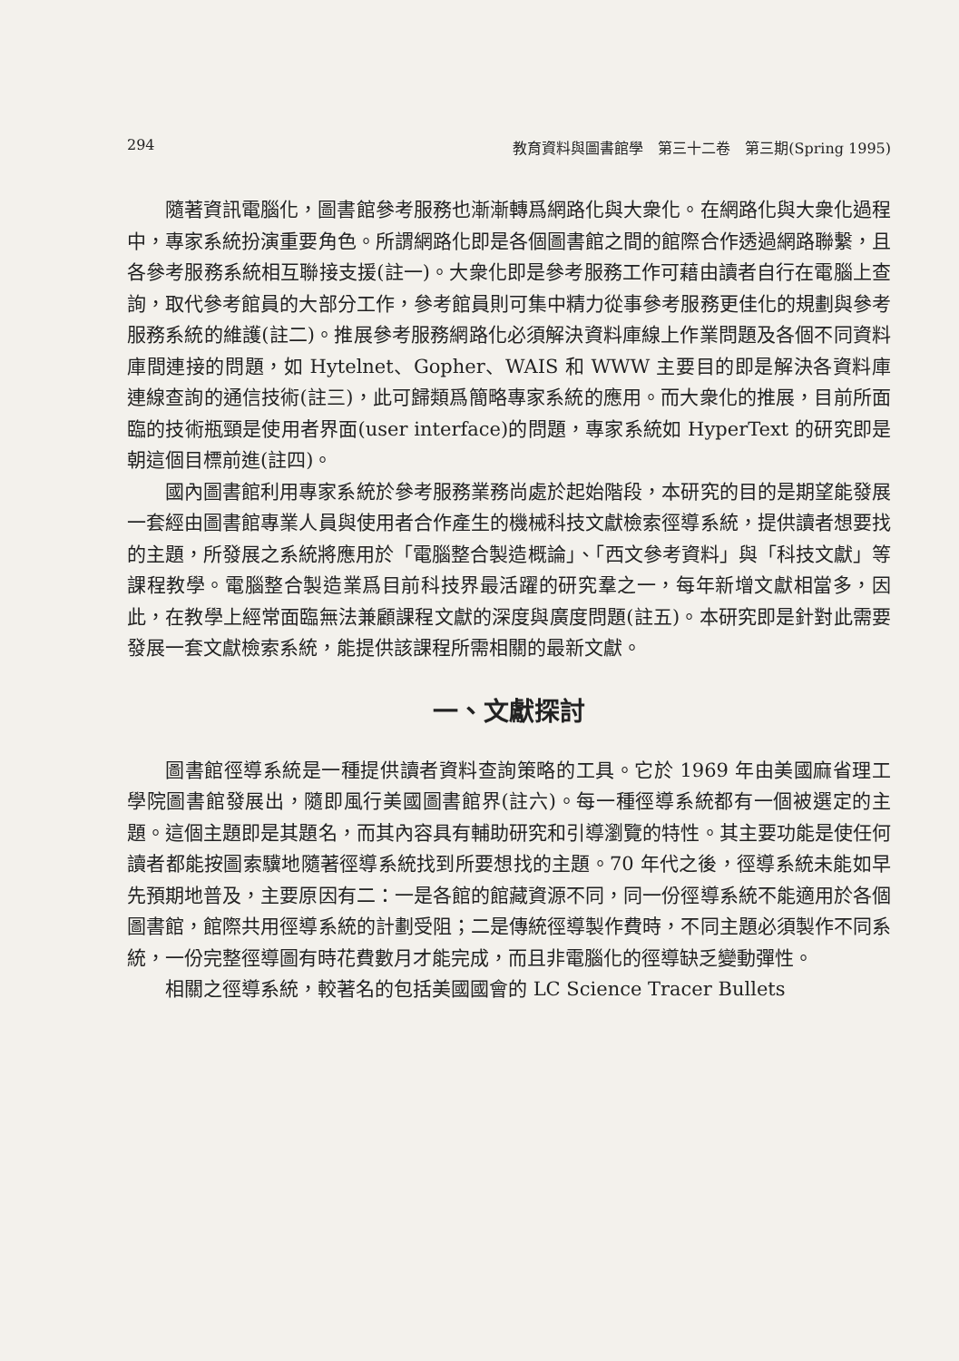294 教育資料與圖書館學　第三十二卷　第三期(Spring 1995)
隨著資訊電腦化，圖書館參考服務也漸漸轉爲網路化與大衆化。在網路化與大衆化過程中，專家系統扮演重要角色。所謂網路化即是各個圖書館之間的館際合作透過網路聯繫，且各參考服務系統相互聯接支援(註一)。大衆化即是參考服務工作可藉由讀者自行在電腦上查詢，取代參考館員的大部分工作，參考館員則可集中精力從事參考服務更佳化的規劃與參考服務系統的維護(註二)。推展參考服務網路化必須解決資料庫線上作業問題及各個不同資料庫間連接的問題，如 Hytelnet、Gopher、WAIS 和 WWW 主要目的即是解決各資料庫連線查詢的通信技術(註三)，此可歸類爲簡略專家系統的應用。而大衆化的推展，目前所面臨的技術瓶頸是使用者界面(user interface)的問題，專家系統如 HyperText 的研究即是朝這個目標前進(註四)。
國內圖書館利用專家系統於參考服務業務尚處於起始階段，本研究的目的是期望能發展一套經由圖書館專業人員與使用者合作產生的機械科技文獻檢索徑導系統，提供讀者想要找的主題，所發展之系統將應用於「電腦整合製造概論」、「西文參考資料」與「科技文獻」等課程教學。電腦整合製造業爲目前科技界最活躍的研究羣之一，每年新增文獻相當多，因此，在教學上經常面臨無法兼顧課程文獻的深度與廣度問題(註五)。本研究即是針對此需要發展一套文獻檢索系統，能提供該課程所需相關的最新文獻。
一、文獻探討
圖書館徑導系統是一種提供讀者資料查詢策略的工具。它於 1969 年由美國麻省理工學院圖書館發展出，隨即風行美國圖書館界(註六)。每一種徑導系統都有一個被選定的主題。這個主題即是其題名，而其內容具有輔助研究和引導瀏覽的特性。其主要功能是使任何讀者都能按圖索驥地隨著徑導系統找到所要想找的主題。70 年代之後，徑導系統未能如早先預期地普及，主要原因有二：一是各館的館藏資源不同，同一份徑導系統不能適用於各個圖書館，館際共用徑導系統的計劃受阻；二是傳統徑導製作費時，不同主題必須製作不同系統，一份完整徑導圖有時花費數月才能完成，而且非電腦化的徑導缺乏變動彈性。
相關之徑導系統，較著名的包括美國國會的 LC Science Tracer Bullets